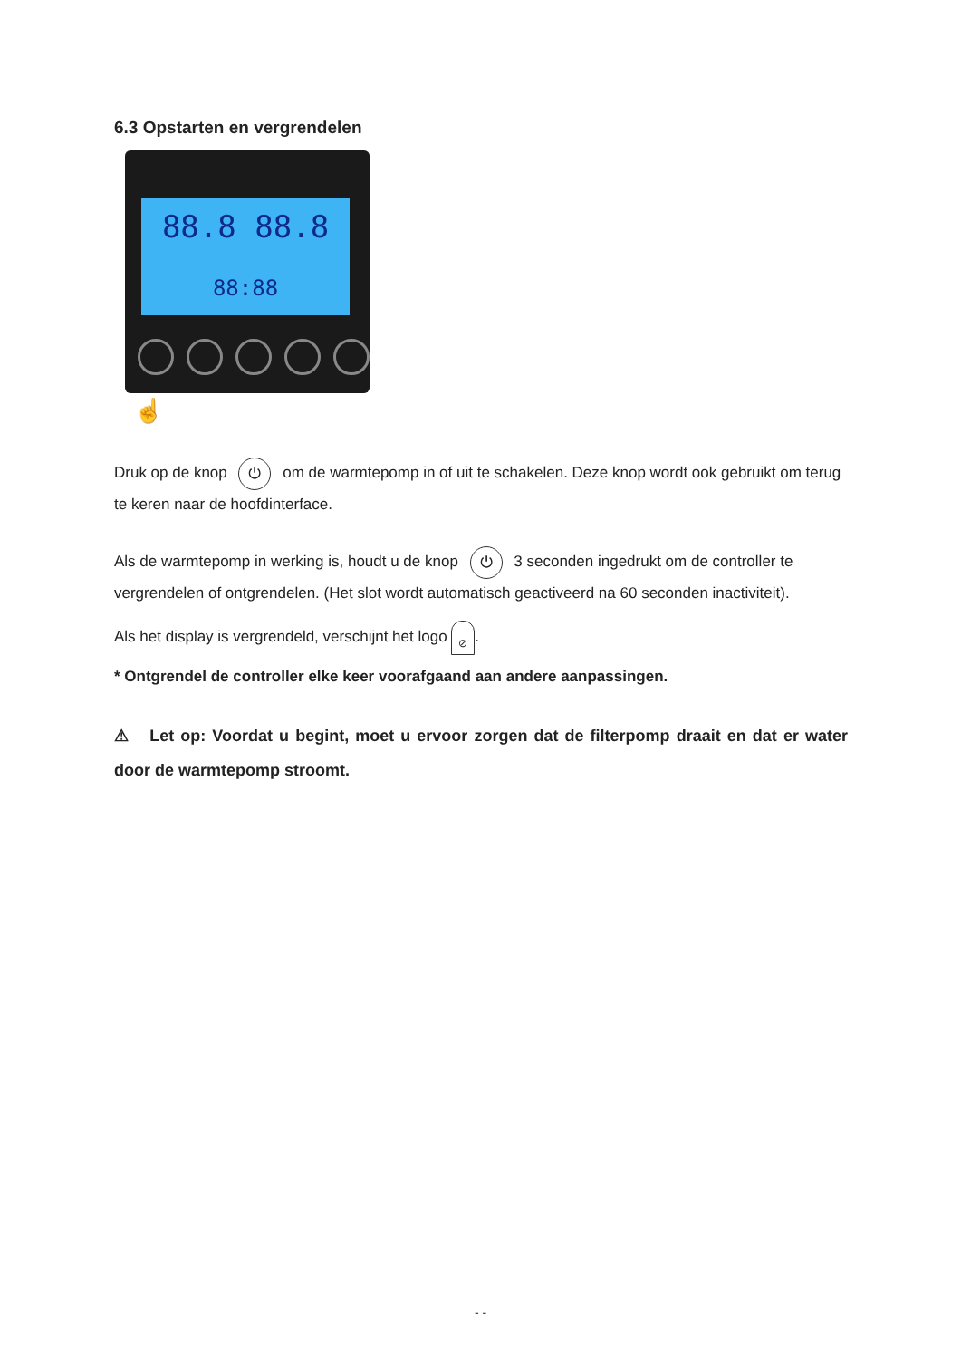6.3 Opstarten en vergrendelen
88.8 88.8
88:88
☝
Druk op de knop ⏻ om de warmtepomp in of uit te schakelen. Deze knop wordt ook gebruikt om terug te keren naar de hoofdinterface.
Als de warmtepomp in werking is, houdt u de knop ⏻ 3 seconden ingedrukt om de controller te vergrendelen of ontgrendelen. (Het slot wordt automatisch geactiveerd na 60 seconden inactiviteit).
Als het display is vergrendeld, verschijnt het logo ⊘.
* Ontgrendel de controller elke keer voorafgaand aan andere aanpassingen.
⚠ Let op: Voordat u begint, moet u ervoor zorgen dat de filterpomp draait en dat er water door de warmtepomp stroomt.
- -